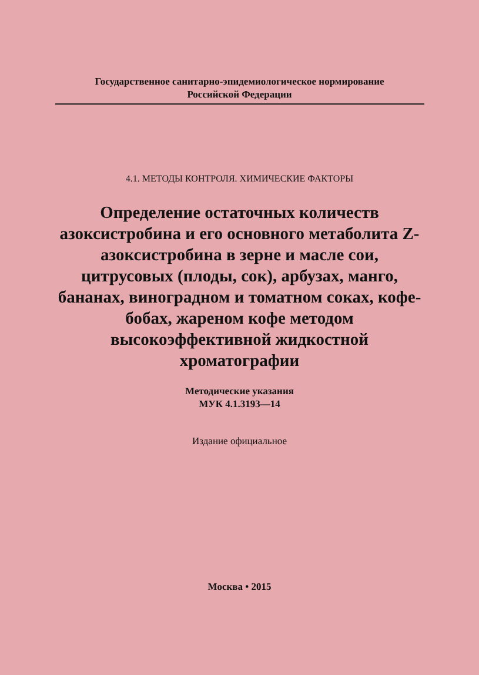Государственное санитарно-эпидемиологическое нормирование
Российской Федерации
4.1. МЕТОДЫ КОНТРОЛЯ. ХИМИЧЕСКИЕ ФАКТОРЫ
Определение остаточных количеств азоксистробина и его основного метаболита Z-азоксистробина в зерне и масле сои, цитрусовых (плоды, сок), арбузах, манго, бананах, виноградном и томатном соках, кофе-бобах, жареном кофе методом высокоэффективной жидкостной хроматографии
Методические указания
МУК 4.1.3193—14
Издание официальное
Москва • 2015